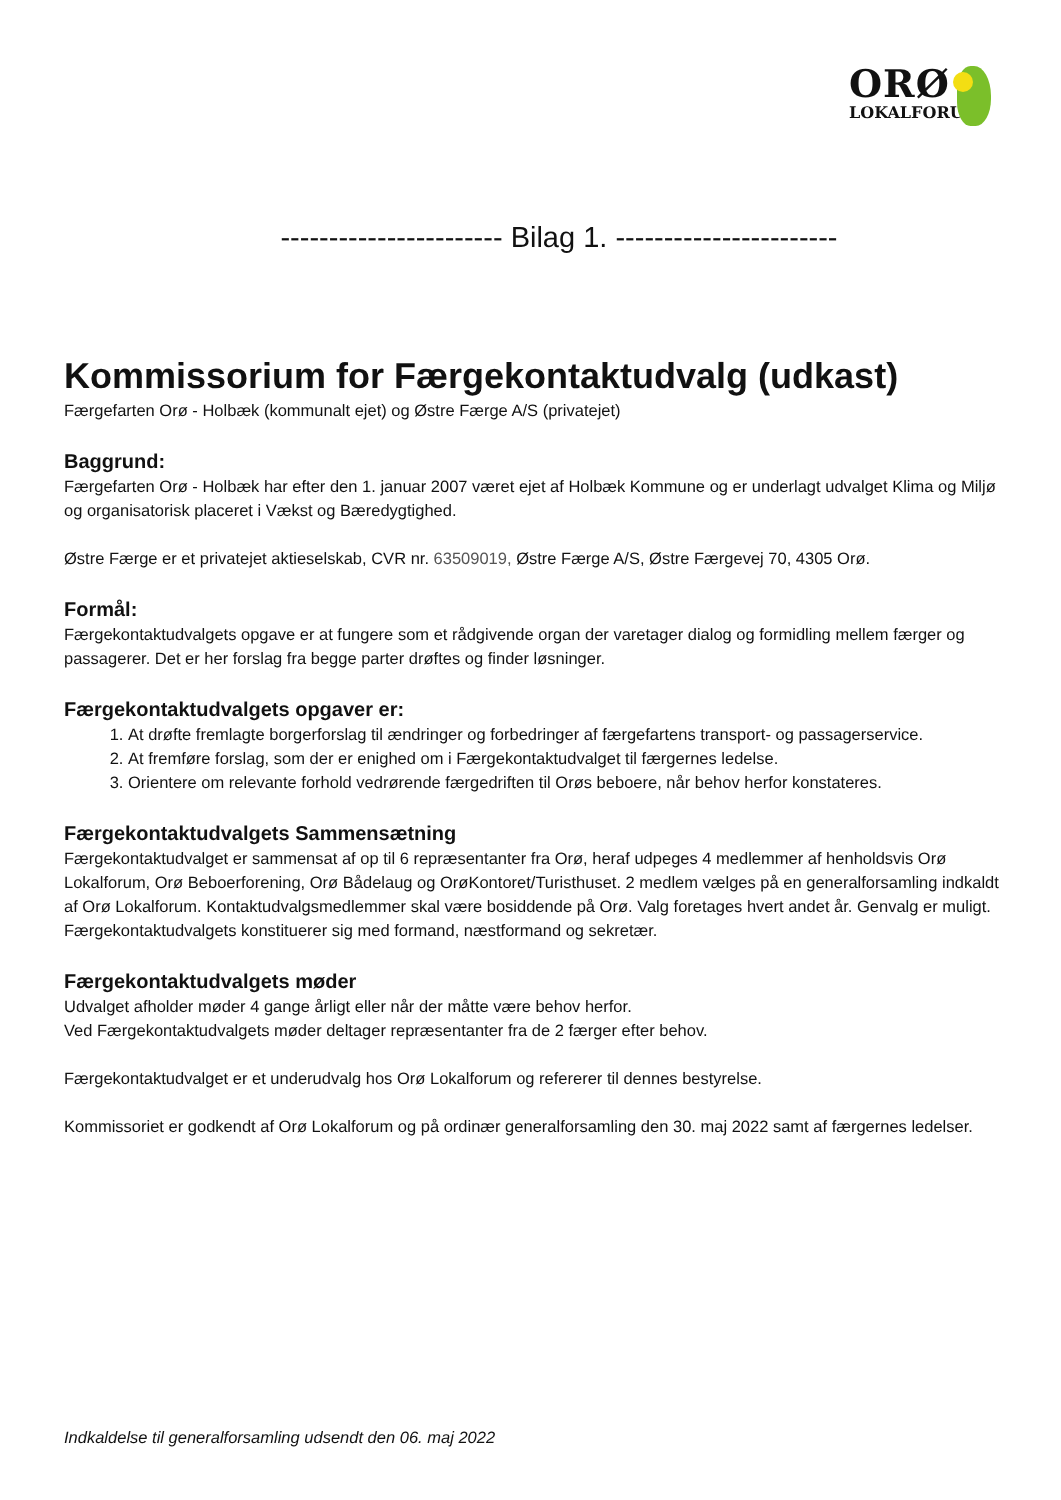ORØ
LOKALFORUM
----------------------- Bilag 1. -----------------------
Kommissorium for Færgekontaktudvalg (udkast)
Færgefarten Orø - Holbæk (kommunalt ejet) og Østre Færge A/S (privatejet)
Baggrund:
Færgefarten Orø - Holbæk har efter den 1. januar 2007 været ejet af Holbæk Kommune og er underlagt udvalget Klima og Miljø og organisatorisk placeret i Vækst og Bæredygtighed.
Østre Færge er et privatejet aktieselskab, CVR nr. 63509019, Østre Færge A/S, Østre Færgevej 70, 4305 Orø.
Formål:
Færgekontaktudvalgets opgave er at fungere som et rådgivende organ der varetager dialog og formidling mellem færger og passagerer. Det er her forslag fra begge parter drøftes og finder løsninger.
Færgekontaktudvalgets opgaver er:
1. At drøfte fremlagte borgerforslag til ændringer og forbedringer af færgefartens transport- og passagerservice.
2. At fremføre forslag, som der er enighed om i Færgekontaktudvalget til færgernes ledelse.
3. Orientere om relevante forhold vedrørende færgedriften til Orøs beboere, når behov herfor konstateres.
Færgekontaktudvalgets Sammensætning
Færgekontaktudvalget er sammensat af op til 6 repræsentanter fra Orø, heraf udpeges 4 medlemmer af henholdsvis Orø Lokalforum, Orø Beboerforening, Orø Bådelaug og OrøKontoret/Turisthuset. 2 medlem vælges på en generalforsamling indkaldt af Orø Lokalforum. Kontaktudvalgsmedlemmer skal være bosiddende på Orø. Valg foretages hvert andet år. Genvalg er muligt.
Færgekontaktudvalgets konstituerer sig med formand, næstformand og sekretær.
Færgekontaktudvalgets møder
Udvalget afholder møder 4 gange årligt eller når der måtte være behov herfor.
Ved Færgekontaktudvalgets møder deltager repræsentanter fra de 2 færger efter behov.
Færgekontaktudvalget er et underudvalg hos Orø Lokalforum og refererer til dennes bestyrelse.
Kommissoriet er godkendt af Orø Lokalforum og på ordinær generalforsamling den 30. maj 2022 samt af færgernes ledelser.
Indkaldelse til generalforsamling udsendt den 06. maj 2022